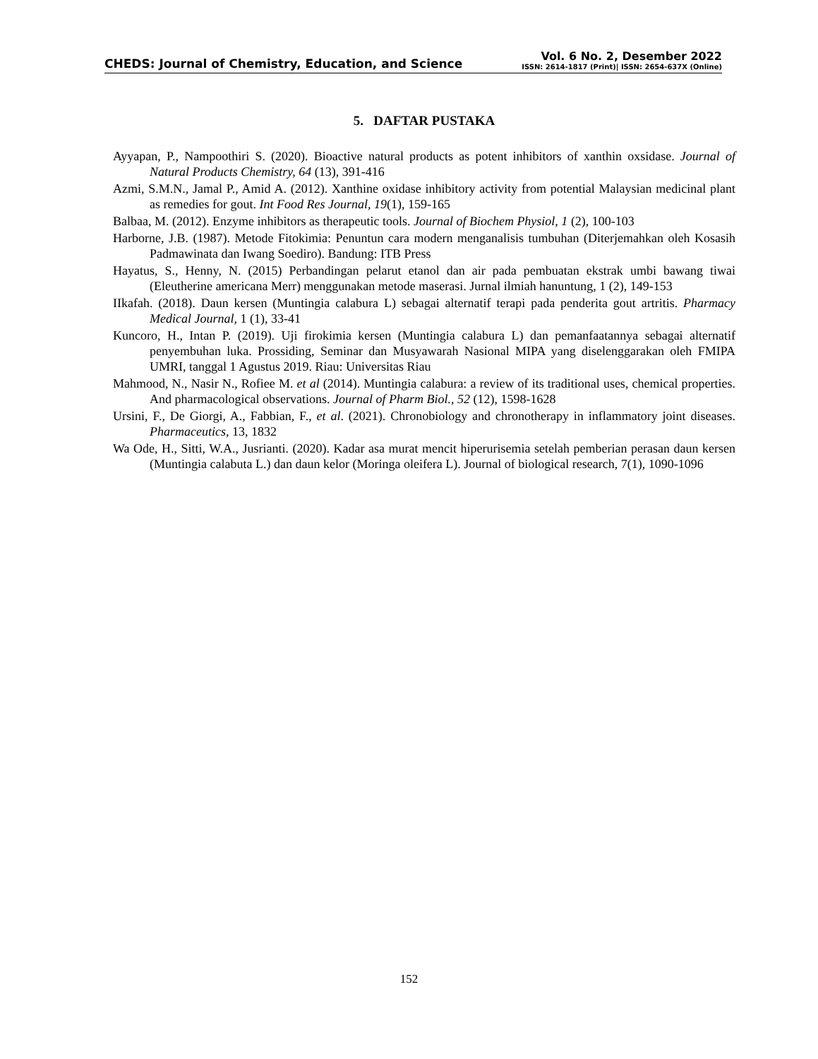CHEDS: Journal of Chemistry, Education, and Science
Vol. 6 No. 2, Desember 2022
ISSN: 2614-1817 (Print)| ISSN: 2654-637X (Online)
5. DAFTAR PUSTAKA
Ayyapan, P., Nampoothiri S. (2020). Bioactive natural products as potent inhibitors of xanthin oxsidase. Journal of Natural Products Chemistry, 64 (13), 391-416
Azmi, S.M.N., Jamal P., Amid A. (2012). Xanthine oxidase inhibitory activity from potential Malaysian medicinal plant as remedies for gout. Int Food Res Journal, 19(1), 159-165
Balbaa, M. (2012). Enzyme inhibitors as therapeutic tools. Journal of Biochem Physiol, 1 (2), 100-103
Harborne, J.B. (1987). Metode Fitokimia: Penuntun cara modern menganalisis tumbuhan (Diterjemahkan oleh Kosasih Padmawinata dan Iwang Soediro). Bandung: ITB Press
Hayatus, S., Henny, N. (2015) Perbandingan pelarut etanol dan air pada pembuatan ekstrak umbi bawang tiwai (Eleutherine americana Merr) menggunakan metode maserasi. Jurnal ilmiah hanuntung, 1 (2), 149-153
IIkafah. (2018). Daun kersen (Muntingia calabura L) sebagai alternatif terapi pada penderita gout artritis. Pharmacy Medical Journal, 1 (1), 33-41
Kuncoro, H., Intan P. (2019). Uji firokimia kersen (Muntingia calabura L) dan pemanfaatannya sebagai alternatif penyembuhan luka. Prossiding, Seminar dan Musyawarah Nasional MIPA yang diselenggarakan oleh FMIPA UMRI, tanggal 1 Agustus 2019. Riau: Universitas Riau
Mahmood, N., Nasir N., Rofiee M. et al (2014). Muntingia calabura: a review of its traditional uses, chemical properties. And pharmacological observations. Journal of Pharm Biol., 52 (12), 1598-1628
Ursini, F., De Giorgi, A., Fabbian, F., et al. (2021). Chronobiology and chronotherapy in inflammatory joint diseases. Pharmaceutics, 13, 1832
Wa Ode, H., Sitti, W.A., Jusrianti. (2020). Kadar asa murat mencit hiperurisemia setelah pemberian perasan daun kersen (Muntingia calabuta L.) dan daun kelor (Moringa oleifera L). Journal of biological research, 7(1), 1090-1096
152